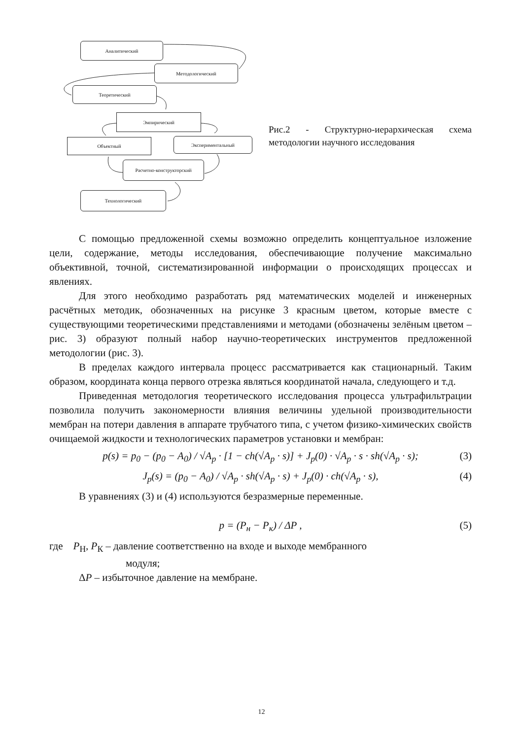Аналитический
Методологический
Теоретический
Эмпирический
Объектный Экспериментальный
Расчетно-конструкторский
Технологический
Рис.2 - Структурно-иерархическая схема методологии научного исследования
С помощью предложенной схемы возможно определить концептуальное изложение цели, содержание, методы исследования, обеспечивающие получение максимально объективной, точной, систематизированной информации о происходящих процессах и явлениях.
Для этого необходимо разработать ряд математических моделей и инженерных расчётных методик, обозначенных на рисунке 3 красным цветом, которые вместе с существующими теоретическими представлениями и методами (обозначены зелёным цветом – рис. 3) образуют полный набор научно-теоретических инструментов предложенной методологии (рис. 3).
В пределах каждого интервала процесс рассматривается как стационарный. Таким образом, координата конца первого отрезка являться координатой начала, следующего и т.д.
Приведенная методология теоретического исследования процесса ультрафильтрации позволила получить закономерности влияния величины удельной производительности мембран на потери давления в аппарате трубчатого типа, с учетом физико-химических свойств очищаемой жидкости и технологических параметров установки и мембран:
p(s) = p<sub>0</sub> − (p<sub>0</sub> − A<sub>0</sub>) / √A<sub>p</sub> · [1 − ch(√A<sub>p</sub> · s)] + J<sub>p</sub>(0) · √A<sub>p</sub> · s · sh(√A<sub>p</sub> · s); (3)
J<sub>p</sub>(s) = (p<sub>0</sub> − A<sub>0</sub>) / √A<sub>p</sub> · sh(√A<sub>p</sub> · s) + J<sub>p</sub>(0) · ch(√A<sub>p</sub> · s), (4)
В уравнениях (3) и (4) используются безразмерные переменные.
p = (P<sub>н</sub> − P<sub>к</sub>) / ΔP , (5)
где P<sub>Н</sub>, P<sub>К</sub> – давление соответственно на входе и выходе мембранного
модуля;
ΔP – избыточное давление на мембране.
12